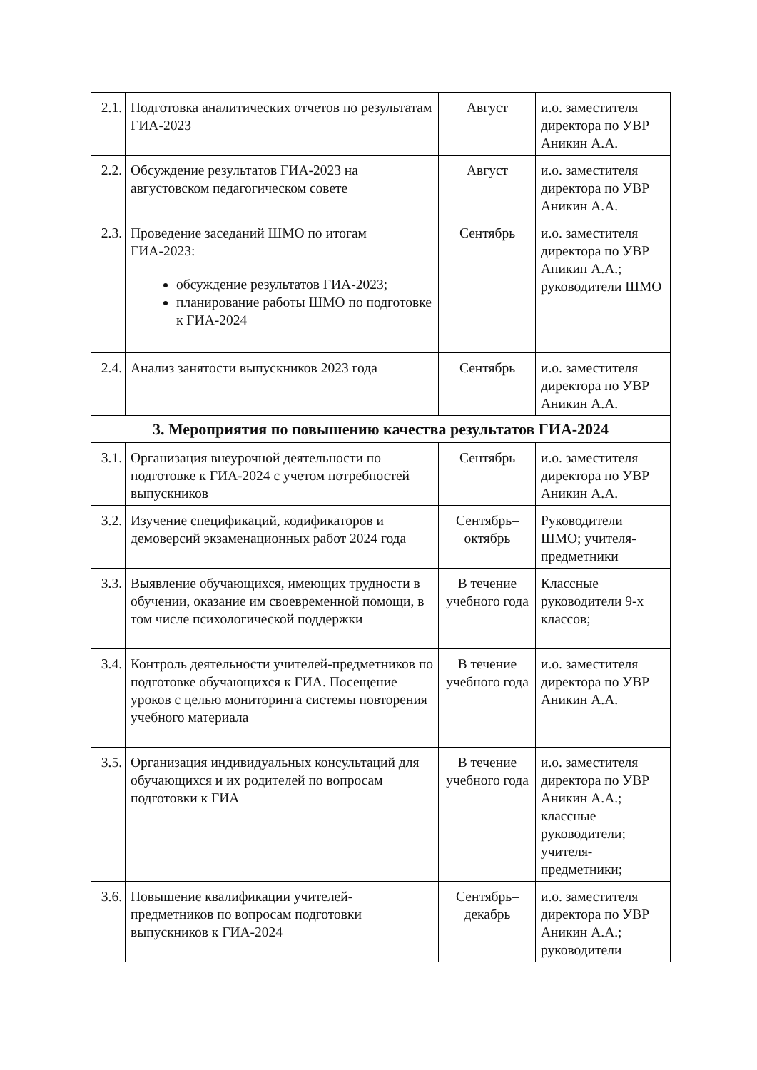| 2.1. | Подготовка аналитических отчетов по результатам ГИА-2023 | Август | и.о. заместителя директора по УВР Аникин А.А. |
| 2.2. | Обсуждение результатов ГИА-2023 на августовском педагогическом совете | Август | и.о. заместителя директора по УВР Аникин А.А. |
| 2.3. | Проведение заседаний ШМО по итогам ГИА-2023: обсуждение результатов ГИА-2023; планирование работы ШМО по подготовке к ГИА-2024 | Сентябрь | и.о. заместителя директора по УВР Аникин А.А.; руководители ШМО |
| 2.4. | Анализ занятости выпускников 2023 года | Сентябрь | и.о. заместителя директора по УВР Аникин А.А. |
| 3. Мероприятия по повышению качества результатов ГИА-2024 | | | |
| 3.1. | Организация внеурочной деятельности по подготовке к ГИА-2024 с учетом потребностей выпускников | Сентябрь | и.о. заместителя директора по УВР Аникин А.А. |
| 3.2. | Изучение спецификаций, кодификаторов и демоверсий экзаменационных работ 2024 года | Сентябрь– октябрь | Руководители ШМО; учителя-предметники |
| 3.3. | Выявление обучающихся, имеющих трудности в обучении, оказание им своевременной помощи, в том числе психологической поддержки | В течение учебного года | Классные руководители 9-х классов; |
| 3.4. | Контроль деятельности учителей-предметников по подготовке обучающихся к ГИА. Посещение уроков с целью мониторинга системы повторения учебного материала | В течение учебного года | и.о. заместителя директора по УВР Аникин А.А. |
| 3.5. | Организация индивидуальных консультаций для обучающихся и их родителей по вопросам подготовки к ГИА | В течение учебного года | и.о. заместителя директора по УВР Аникин А.А.; классные руководители; учителя-предметники; |
| 3.6. | Повышение квалификации учителей-предметников по вопросам подготовки выпускников к ГИА-2024 | Сентябрь– декабрь | и.о. заместителя директора по УВР Аникин А.А.; руководители |